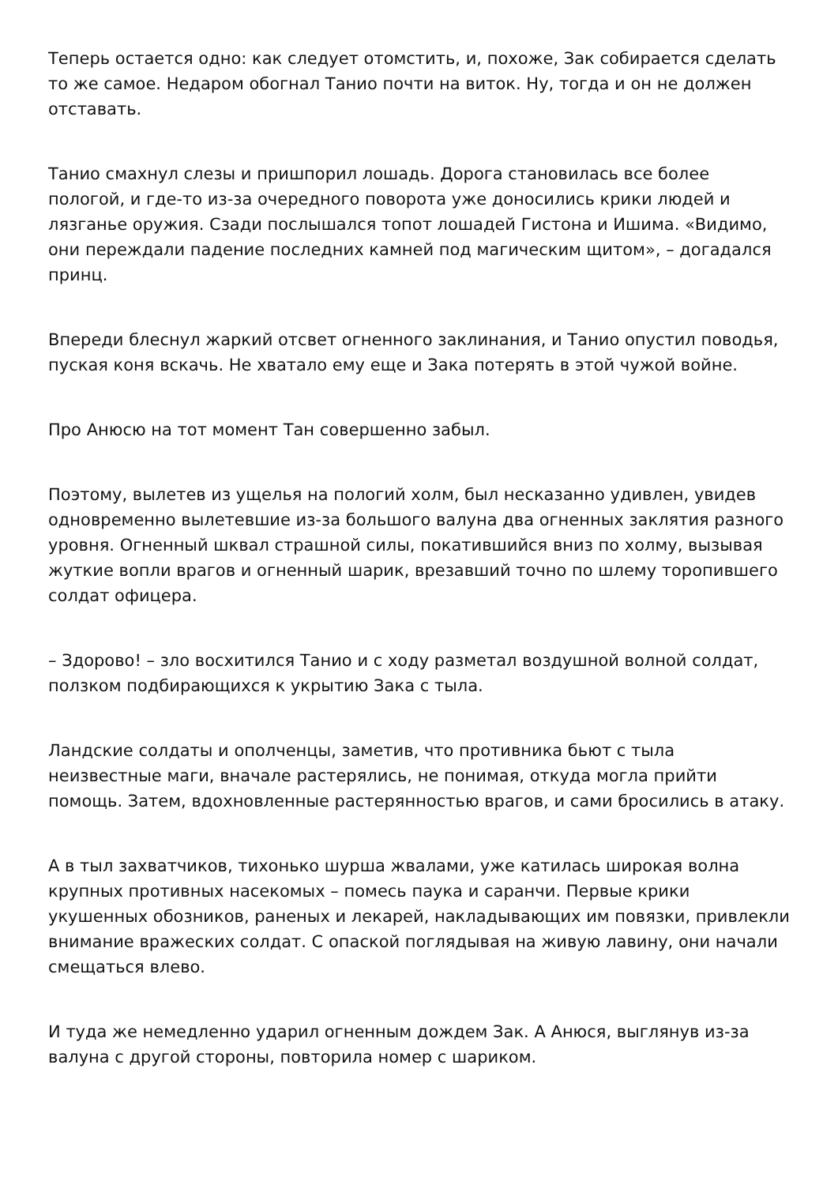Теперь остается одно: как следует отомстить, и, похоже, Зак собирается сделать то же самое. Недаром обогнал Танио почти на виток. Ну, тогда и он не должен отставать.
Танио смахнул слезы и пришпорил лошадь. Дорога становилась все более пологой, и где-то из-за очередного поворота уже доносились крики людей и лязганье оружия. Сзади послышался топот лошадей Гистона и Ишима. «Видимо, они переждали падение последних камней под магическим щитом», – догадался принц.
Впереди блеснул жаркий отсвет огненного заклинания, и Танио опустил поводья, пуская коня вскачь. Не хватало ему еще и Зака потерять в этой чужой войне.
Про Анюсю на тот момент Тан совершенно забыл.
Поэтому, вылетев из ущелья на пологий холм, был несказанно удивлен, увидев одновременно вылетевшие из-за большого валуна два огненных заклятия разного уровня. Огненный шквал страшной силы, покатившийся вниз по холму, вызывая жуткие вопли врагов и огненный шарик, врезавший точно по шлему торопившего солдат офицера.
– Здорово! – зло восхитился Танио и с ходу разметал воздушной волной солдат, ползком подбирающихся к укрытию Зака с тыла.
Ландские солдаты и ополченцы, заметив, что противника бьют с тыла неизвестные маги, вначале растерялись, не понимая, откуда могла прийти помощь. Затем, вдохновленные растерянностью врагов, и сами бросились в атаку.
А в тыл захватчиков, тихонько шурша жвалами, уже катилась широкая волна крупных противных насекомых – помесь паука и саранчи. Первые крики укушенных обозников, раненых и лекарей, накладывающих им повязки, привлекли внимание вражеских солдат. С опаской поглядывая на живую лавину, они начали смещаться влево.
И туда же немедленно ударил огненным дождем Зак. А Анюся, выглянув из-за валуна с другой стороны, повторила номер с шариком.